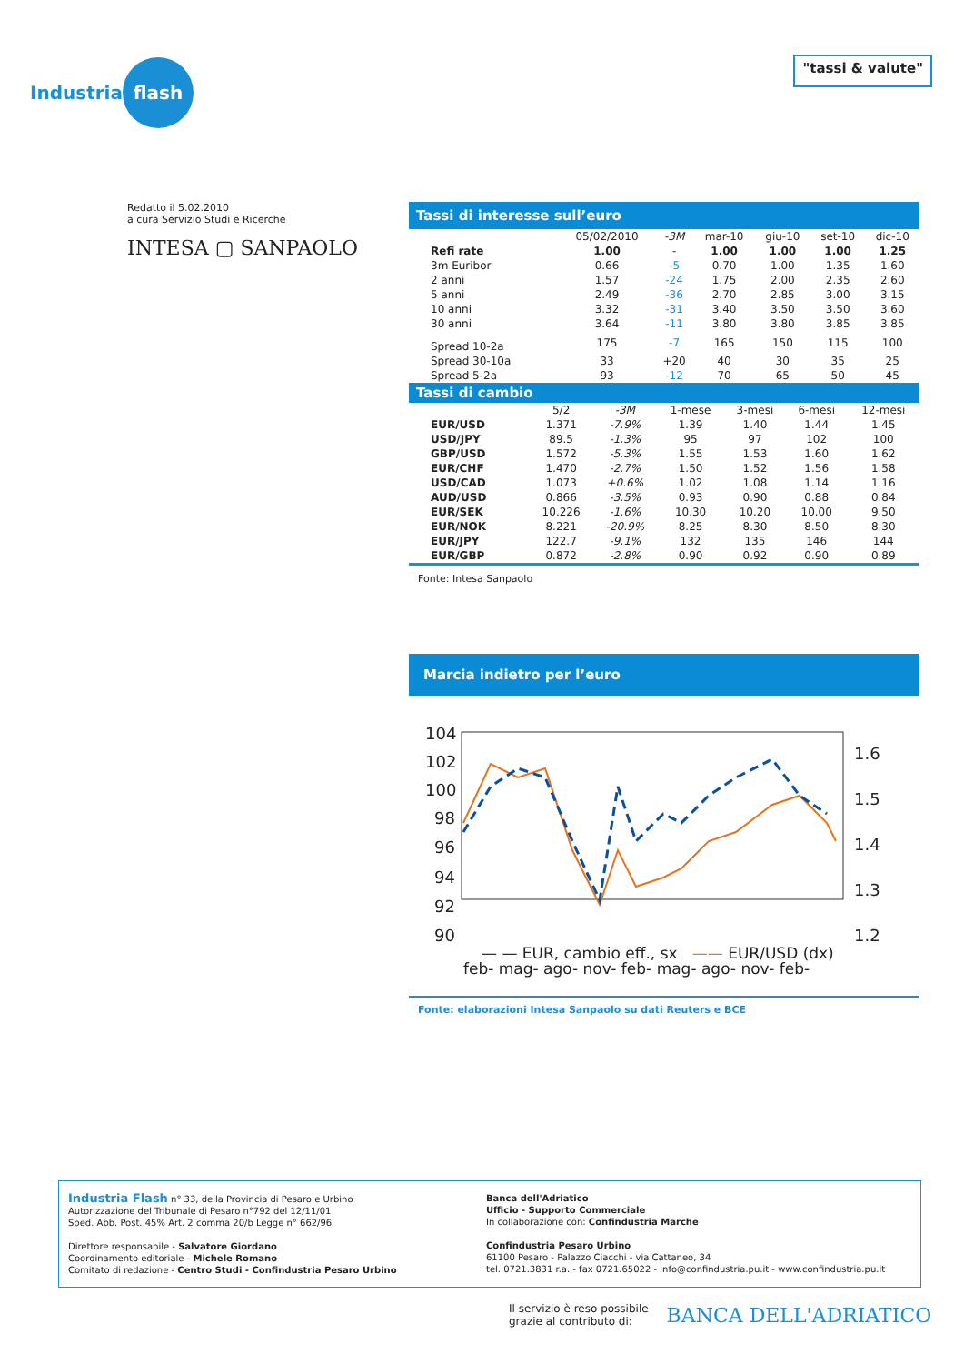Industria flash
"tassi & valute"
Redatto il 5.02.2010
a cura Servizio Studi e Ricerche
INTESA ▢ SANPAOLO
Tassi di interesse sull’euro
| | 05/02/2010 | -3M | mar-10 | giu-10 | set-10 | dic-10 |
| --- | --- | --- | --- | --- | --- | --- |
| Refi rate | 1.00 | - | 1.00 | 1.00 | 1.00 | 1.25 |
| 3m Euribor | 0.66 | -5 | 0.70 | 1.00 | 1.35 | 1.60 |
| 2 anni | 1.57 | -24 | 1.75 | 2.00 | 2.35 | 2.60 |
| 5 anni | 2.49 | -36 | 2.70 | 2.85 | 3.00 | 3.15 |
| 10 anni | 3.32 | -31 | 3.40 | 3.50 | 3.50 | 3.60 |
| 30 anni | 3.64 | -11 | 3.80 | 3.80 | 3.85 | 3.85 |
| Spread 10-2a | 175 | -7 | 165 | 150 | 115 | 100 |
| Spread 30-10a | 33 | +20 | 40 | 30 | 35 | 25 |
| Spread 5-2a | 93 | -12 | 70 | 65 | 50 | 45 |
Tassi di cambio
| | 5/2 | -3M | 1-mese | 3-mesi | 6-mesi | 12-mesi |
| --- | --- | --- | --- | --- | --- | --- |
| EUR/USD | 1.371 | -7.9% | 1.39 | 1.40 | 1.44 | 1.45 |
| USD/JPY | 89.5 | -1.3% | 95 | 97 | 102 | 100 |
| GBP/USD | 1.572 | -5.3% | 1.55 | 1.53 | 1.60 | 1.62 |
| EUR/CHF | 1.470 | -2.7% | 1.50 | 1.52 | 1.56 | 1.58 |
| USD/CAD | 1.073 | +0.6% | 1.02 | 1.08 | 1.14 | 1.16 |
| AUD/USD | 0.866 | -3.5% | 0.93 | 0.90 | 0.88 | 0.84 |
| EUR/SEK | 10.226 | -1.6% | 10.30 | 10.20 | 10.00 | 9.50 |
| EUR/NOK | 8.221 | -20.9% | 8.25 | 8.30 | 8.50 | 8.30 |
| EUR/JPY | 122.7 | -9.1% | 132 | 135 | 146 | 144 |
| EUR/GBP | 0.872 | -2.8% | 0.90 | 0.92 | 0.90 | 0.89 |
Fonte: Intesa Sanpaolo
Marcia indietro per l’euro
104
102
100
98
96
94
92
90
1.6
1.5
1.4
1.3
1.2
feb- mag- ago- nov- feb- mag- ago- nov- feb-
— — EUR, cambio eff., sx —— EUR/USD (dx)
Fonte: elaborazioni Intesa Sanpaolo su dati Reuters e BCE
Industria Flash n° 33, della Provincia di Pesaro e Urbino
Autorizzazione del Tribunale di Pesaro n°792 del 12/11/01
Sped. Abb. Post. 45% Art. 2 comma 20/b Legge n° 662/96
Direttore responsabile - Salvatore Giordano
Coordinamento editoriale - Michele Romano
Comitato di redazione - Centro Studi - Confindustria Pesaro Urbino
Banca dell'Adriatico
Ufficio - Supporto Commerciale
In collaborazione con: Confindustria Marche
Confindustria Pesaro Urbino
61100 Pesaro - Palazzo Ciacchi - via Cattaneo, 34
tel. 0721.3831 r.a. - fax 0721.65022 - info@confindustria.pu.it - www.confindustria.pu.it
Il servizio è reso possibile
grazie al contributo di:
BANCA DELL'ADRIATICO